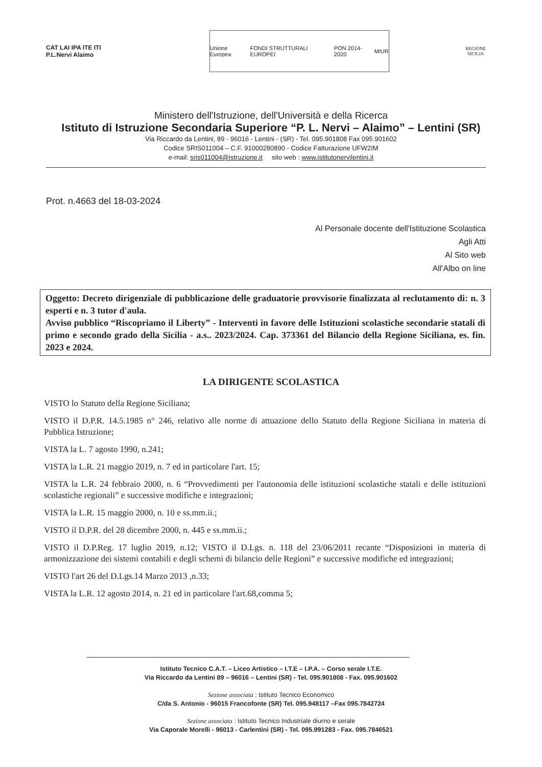CAT LAI IPA ITE ITI
P.L.Nervi Alaimo
Unione Europea FONDI STRUTTURALI EUROPEI PON 2014-2020 MIUR
REGIONE
SICILIA
Ministero dell'Istruzione, dell'Università e della Ricerca
Istituto di Istruzione Secondaria Superiore “P. L. Nervi – Alaimo” – Lentini (SR)
Via Riccardo da Lentini, 89 - 96016 - Lentini - (SR) - Tel. 095.901808 Fax 095.901602
Codice SRIS011004 – C.F. 91000280890 - Codice Fatturazione UFW2IM
e-mail: sris011004@istruzione.it sito web : www.istitutonervilentini.it
Prot. n.4663 del 18-03-2024
Al Personale docente dell'Istituzione Scolastica
Agli Atti
Al Sito web
All'Albo on line
Oggetto: Decreto dirigenziale di pubblicazione delle graduatorie provvisorie finalizzata al reclutamento di: n. 3 esperti e n. 3 tutor d'aula.
Avviso pubblico “Riscopriamo il Liberty” - Interventi in favore delle Istituzioni scolastiche secondarie statali di primo e secondo grado della Sicilia - a.s.. 2023/2024. Cap. 373361 del Bilancio della Regione Siciliana, es. fin. 2023 e 2024.
LA DIRIGENTE SCOLASTICA
VISTO lo Statuto della Regione Siciliana;
VISTO il D.P.R. 14.5.1985 n° 246, relativo alle norme di attuazione dello Statuto della Regione Siciliana in materia di Pubblica Istruzione;
VISTA la L. 7 agosto 1990, n.241;
VISTA la L.R. 21 maggio 2019, n. 7 ed in particolare l'art. 15;
VISTA la L.R. 24 febbraio 2000, n. 6 “Provvedimenti per l'autonomia delle istituzioni scolastiche statali e delle istituzioni scolastiche regionali” e successive modifiche e integrazioni;
VISTA la L.R. 15 maggio 2000, n. 10 e ss.mm.ii.;
VISTO il D.P.R. del 28 dicembre 2000, n. 445 e ss.mm.ii.;
VISTO il D.P.Reg. 17 luglio 2019, n.12; VISTO il D.Lgs. n. 118 del 23/06/2011 recante “Disposizioni in materia di armonizzazione dei sistemi contabili e degli schemi di bilancio delle Regioni” e successive modifiche ed integrazioni;
VISTO l'art 26 del D.Lgs.14 Marzo 2013 ,n.33;
VISTA la L.R. 12 agosto 2014, n. 21 ed in particolare l'art.68,comma 5;
Istituto Tecnico C.A.T. – Liceo Artistico – I.T.E – I.P.A. – Corso serale I.T.E.
Via Riccardo da Lentini 89 – 96016 – Lentini (SR) - Tel. 095.901808 - Fax. 095.901602
Sezione associata : Istituto Tecnico Economico
C/da S. Antonio - 96015 Francofonte (SR) Tel. 095.948117 –Fax 095.7842724
Sezione associata : Istituto Tecnico Industriale diurno e serale
Via Caporale Morelli - 96013 - Carlentini (SR) - Tel. 095.991283 - Fax. 095.7846521